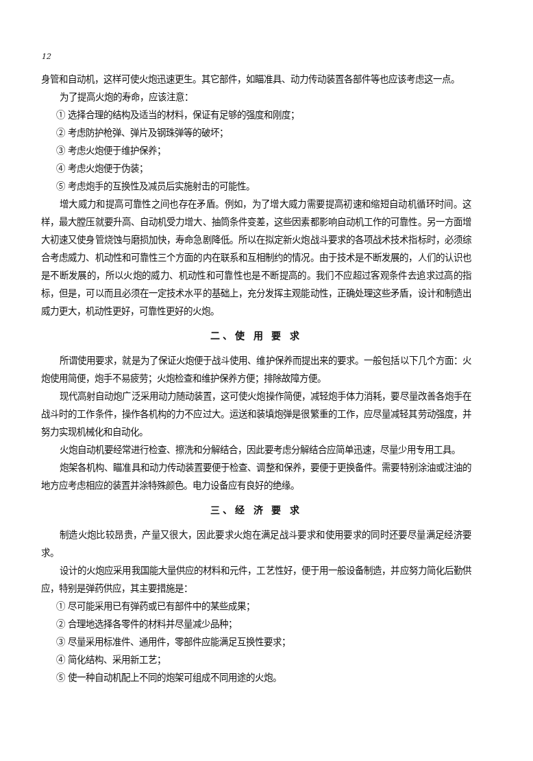12
身管和自动机，这样可使火炮迅速更生。其它部件，如瞄准具、动力传动装置各部件等也应该考虑这一点。
为了提高火炮的寿命，应该注意：
① 选择合理的结构及适当的材料，保证有足够的强度和刚度；
② 考虑防护枪弹、弹片及钢珠弹等的破坏；
③ 考虑火炮便于维护保养；
④ 考虑火炮便于伪装；
⑤ 考虑炮手的互换性及减员后实施射击的可能性。
增大威力和提高可靠性之间也存在矛盾。例如，为了增大威力需要提高初速和缩短自动机循环时间。这样，最大膛压就要升高、自动机受力增大、抽筒条件变差，这些因素都影响自动机工作的可靠性。另一方面增大初速又使身管烧蚀与磨损加快，寿命急剧降低。所以在拟定新火炮战斗要求的各项战术技术指标时，必须综合考虑威力、机动性和可靠性三个方面的内在联系和互相制约的情况。由于技术是不断发展的，人们的认识也是不断发展的，所以火炮的威力、机动性和可靠性也是不断提高的。我们不应超过客观条件去追求过高的指标，但是，可以而且必须在一定技术水平的基础上，充分发挥主观能动性，正确处理这些矛盾，设计和制造出威力更大，机动性更好，可靠性更好的火炮。
二、使 用 要 求
所谓使用要求，就是为了保证火炮便于战斗使用、维护保养而提出来的要求。一般包括以下几个方面：火炮使用简便，炮手不易疲劳；火炮检查和维护保养方便；排除故障方便。
现代高射自动炮广泛采用动力随动装置，这可使火炮操作简便，减轻炮手体力消耗，要尽量改善各炮手在战斗时的工作条件，操作各机构的力不应过大。运送和装填炮弹是很繁重的工作，应尽量减轻其劳动强度，并努力实现机械化和自动化。
火炮自动机要经常进行检查、擦洗和分解结合，因此要考虑分解结合应简单迅速，尽量少用专用工具。
炮架各机构、瞄准具和动力传动装置要便于检查、调整和保养，要便于更换备件。需要特别涂油或注油的地方应考虑相应的装置并涂特殊颜色。电力设备应有良好的绝缘。
三、经 济 要 求
制造火炮比较昂贵，产量又很大，因此要求火炮在满足战斗要求和使用要求的同时还要尽量满足经济要求。
设计的火炮应采用我国能大量供应的材料和元件，工艺性好，便于用一般设备制造，并应努力简化后勤供应，特别是弹药供应，其主要措施是：
① 尽可能采用已有弹药或已有部件中的某些成果；
② 合理地选择各零件的材料并尽量减少品种；
③ 尽量采用标准件、通用件，零部件应能满足互换性要求；
④ 简化结构、采用新工艺；
⑤ 使一种自动机配上不同的炮架可组成不同用途的火炮。